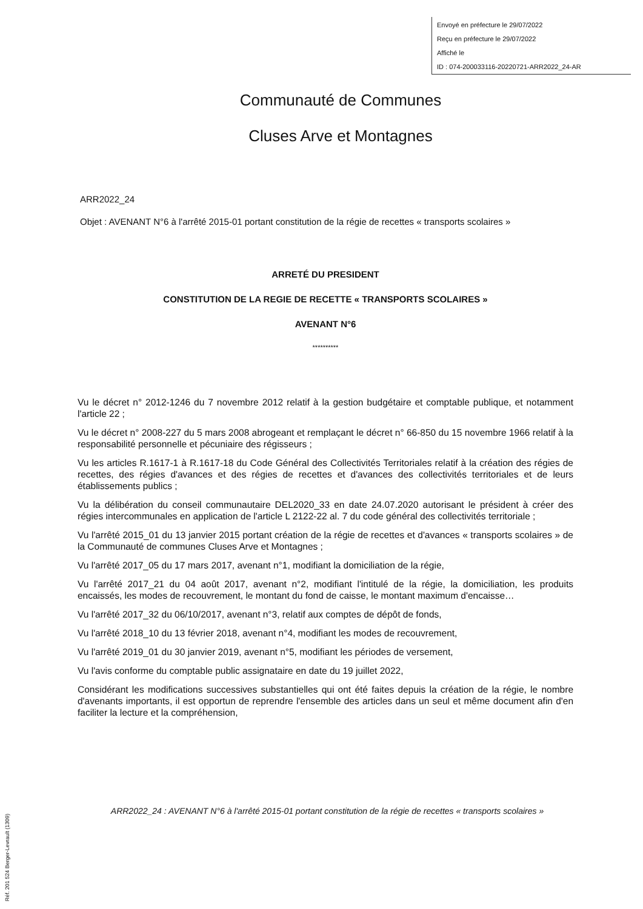Envoyé en préfecture le 29/07/2022
Reçu en préfecture le 29/07/2022
Affiché le
ID : 074-200033116-20220721-ARR2022_24-AR
Communauté de Communes
Cluses Arve et Montagnes
ARR2022_24
Objet : AVENANT N°6 à l'arrêté 2015-01 portant constitution de la régie de recettes « transports scolaires »
ARRETÉ DU PRESIDENT
CONSTITUTION DE LA REGIE DE RECETTE « TRANSPORTS SCOLAIRES »
AVENANT N°6
**********
Vu le décret n° 2012-1246 du 7 novembre 2012 relatif à la gestion budgétaire et comptable publique, et notamment l'article 22 ;
Vu le décret n° 2008-227 du 5 mars 2008 abrogeant et remplaçant le décret n° 66-850 du 15 novembre 1966 relatif à la responsabilité personnelle et pécuniaire des régisseurs ;
Vu les articles R.1617-1 à R.1617-18 du Code Général des Collectivités Territoriales relatif à la création des régies de recettes, des régies d'avances et des régies de recettes et d'avances des collectivités territoriales et de leurs établissements publics ;
Vu la délibération du conseil communautaire DEL2020_33 en date 24.07.2020 autorisant le président à créer des régies intercommunales en application de l'article L 2122-22 al. 7 du code général des collectivités territoriale ;
Vu l'arrêté 2015_01 du 13 janvier 2015 portant création de la régie de recettes et d'avances « transports scolaires » de la Communauté de communes Cluses Arve et Montagnes ;
Vu l'arrêté 2017_05 du 17 mars 2017, avenant n°1, modifiant la domiciliation de la régie,
Vu l'arrêté 2017_21 du 04 août 2017, avenant n°2, modifiant l'intitulé de la régie, la domiciliation, les produits encaissés, les modes de recouvrement, le montant du fond de caisse, le montant maximum d'encaisse…
Vu l'arrêté 2017_32 du 06/10/2017, avenant n°3, relatif aux comptes de dépôt de fonds,
Vu l'arrêté 2018_10 du 13 février 2018, avenant n°4, modifiant les modes de recouvrement,
Vu l'arrêté 2019_01 du 30 janvier 2019, avenant n°5, modifiant les périodes de versement,
Vu l'avis conforme du comptable public assignataire en date du 19 juillet 2022,
Considérant les modifications successives substantielles qui ont été faites depuis la création de la régie, le nombre d'avenants importants, il est opportun de reprendre l'ensemble des articles dans un seul et même document afin d'en faciliter la lecture et la compréhension,
ARR2022_24 : AVENANT N°6 à l'arrêté 2015-01 portant constitution de la régie de recettes « transports scolaires »
Réf. 201 524 Berger-Levrault (1309)